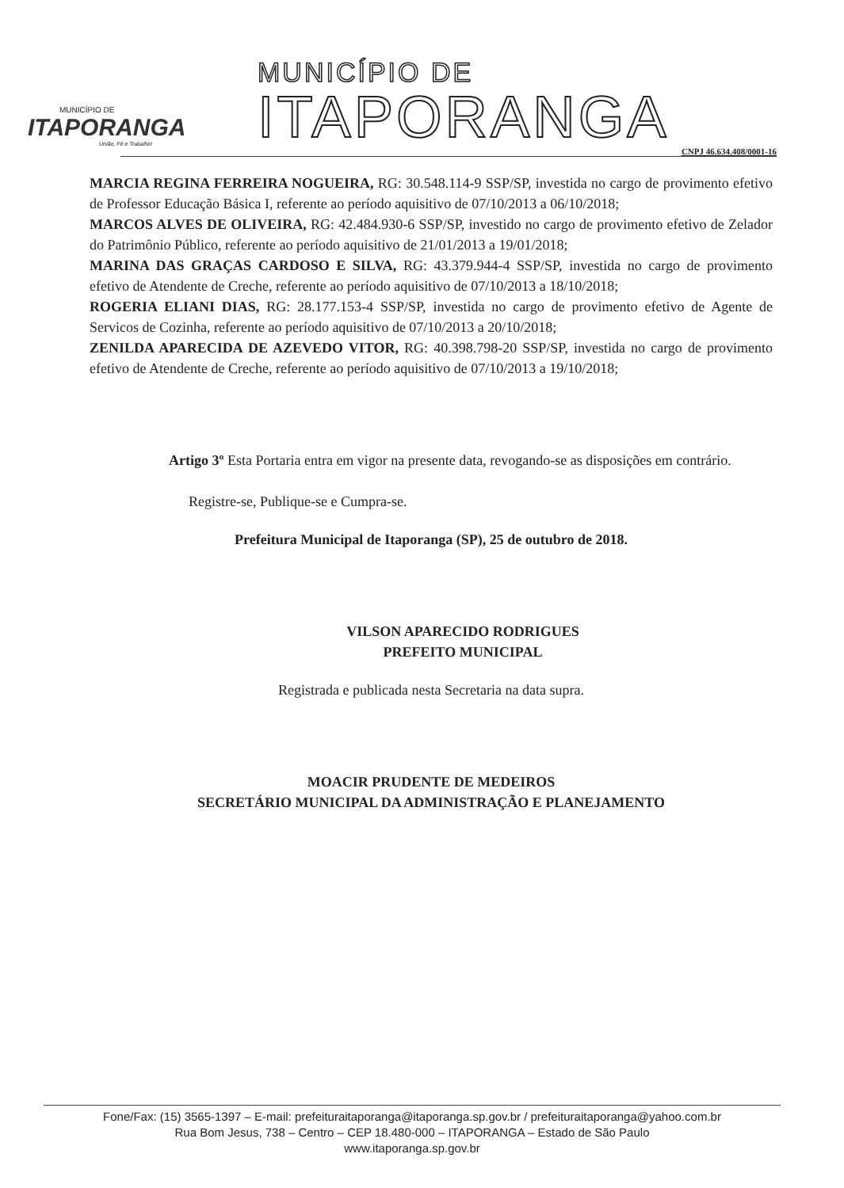MUNICÍPIO DE
ITAPORANGA
União, Fé e Trabalho!
MUNICÍPIO DE
ITAPORANGA
CNPJ 46.634.408/0001-16
MARCIA REGINA FERREIRA NOGUEIRA, RG: 30.548.114-9 SSP/SP, investida no cargo de provimento efetivo de Professor Educação Básica I, referente ao período aquisitivo de 07/10/2013 a 06/10/2018;
MARCOS ALVES DE OLIVEIRA, RG: 42.484.930-6 SSP/SP, investido no cargo de provimento efetivo de Zelador do Patrimônio Público, referente ao período aquisitivo de 21/01/2013 a 19/01/2018;
MARINA DAS GRAÇAS CARDOSO E SILVA, RG: 43.379.944-4 SSP/SP, investida no cargo de provimento efetivo de Atendente de Creche, referente ao período aquisitivo de 07/10/2013 a 18/10/2018;
ROGERIA ELIANI DIAS, RG: 28.177.153-4 SSP/SP, investida no cargo de provimento efetivo de Agente de Servicos de Cozinha, referente ao período aquisitivo de 07/10/2013 a 20/10/2018;
ZENILDA APARECIDA DE AZEVEDO VITOR, RG: 40.398.798-20 SSP/SP, investida no cargo de provimento efetivo de Atendente de Creche, referente ao período aquisitivo de 07/10/2013 a 19/10/2018;
Artigo 3º Esta Portaria entra em vigor na presente data, revogando-se as disposições em contrário.
Registre-se, Publique-se e Cumpra-se.
Prefeitura Municipal de Itaporanga (SP), 25 de outubro de 2018.
VILSON APARECIDO RODRIGUES
PREFEITO MUNICIPAL
Registrada e publicada nesta Secretaria na data supra.
MOACIR PRUDENTE DE MEDEIROS
SECRETÁRIO MUNICIPAL DA ADMINISTRAÇÃO E PLANEJAMENTO
Fone/Fax: (15) 3565-1397 – E-mail: prefeituraitaporanga@itaporanga.sp.gov.br / prefeituraitaporanga@yahoo.com.br
Rua Bom Jesus, 738 – Centro – CEP 18.480-000 – ITAPORANGA – Estado de São Paulo
www.itaporanga.sp.gov.br